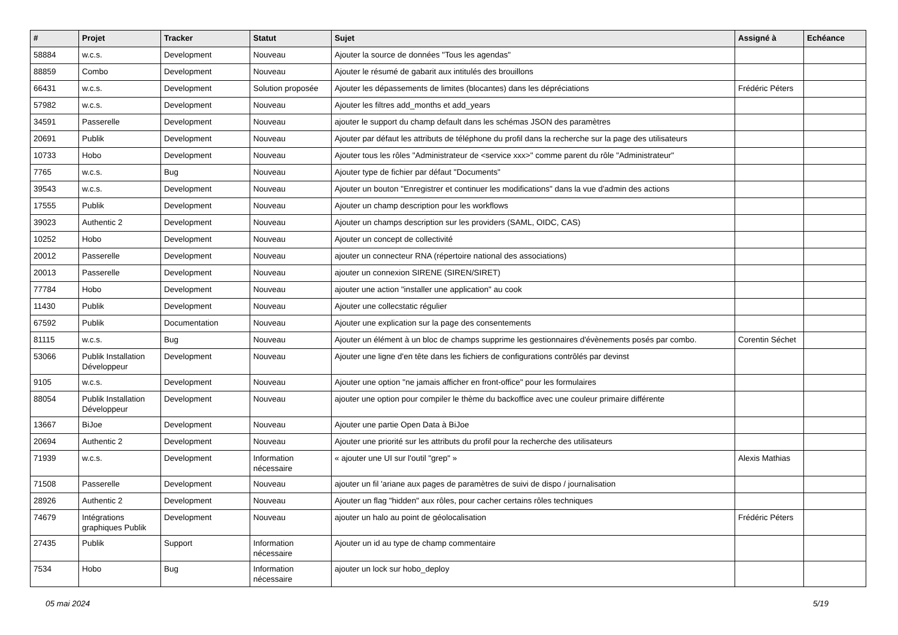| # | Projet | Tracker | Statut | Sujet | Assigné à | Echéance |
| --- | --- | --- | --- | --- | --- | --- |
| 58884 | w.c.s. | Development | Nouveau | Ajouter la source de données "Tous les agendas" | | |
| 88859 | Combo | Development | Nouveau | Ajouter le résumé de gabarit aux intitulés des brouillons | | |
| 66431 | w.c.s. | Development | Solution proposée | Ajouter les dépassements de limites (blocantes) dans les dépréciations | Frédéric Péters | |
| 57982 | w.c.s. | Development | Nouveau | Ajouter les filtres add_months et add_years | | |
| 34591 | Passerelle | Development | Nouveau | ajouter le support du champ default dans les schémas JSON des paramètres | | |
| 20691 | Publik | Development | Nouveau | Ajouter par défaut les attributs de téléphone du profil dans la recherche sur la page des utilisateurs | | |
| 10733 | Hobo | Development | Nouveau | Ajouter tous les rôles "Administrateur de <service xxx>" comme parent du rôle "Administrateur" | | |
| 7765 | w.c.s. | Bug | Nouveau | Ajouter type de fichier par défaut "Documents" | | |
| 39543 | w.c.s. | Development | Nouveau | Ajouter un bouton "Enregistrer et continuer les modifications" dans la vue d'admin des actions | | |
| 17555 | Publik | Development | Nouveau | Ajouter un champ description pour les workflows | | |
| 39023 | Authentic 2 | Development | Nouveau | Ajouter un champs description sur les providers (SAML, OIDC, CAS) | | |
| 10252 | Hobo | Development | Nouveau | Ajouter un concept de collectivité | | |
| 20012 | Passerelle | Development | Nouveau | ajouter un connecteur RNA (répertoire national des associations) | | |
| 20013 | Passerelle | Development | Nouveau | ajouter un connexion SIRENE (SIREN/SIRET) | | |
| 77784 | Hobo | Development | Nouveau | ajouter une action "installer une application" au cook | | |
| 11430 | Publik | Development | Nouveau | Ajouter une collecstatic régulier | | |
| 67592 | Publik | Documentation | Nouveau | Ajouter une explication sur la page des consentements | | |
| 81115 | w.c.s. | Bug | Nouveau | Ajouter un élément à un bloc de champs supprime les gestionnaires d'évènements posés par combo. | Corentin Séchet | |
| 53066 | Publik Installation Développeur | Development | Nouveau | Ajouter une ligne d'en tête dans les fichiers de configurations contrôlés par devinst | | |
| 9105 | w.c.s. | Development | Nouveau | Ajouter une option "ne jamais afficher en front-office" pour les formulaires | | |
| 88054 | Publik Installation Développeur | Development | Nouveau | ajouter une option pour compiler le thème du backoffice avec une couleur primaire différente | | |
| 13667 | BiJoe | Development | Nouveau | Ajouter une partie Open Data à BiJoe | | |
| 20694 | Authentic 2 | Development | Nouveau | Ajouter une priorité sur les attributs du profil pour la recherche des utilisateurs | | |
| 71939 | w.c.s. | Development | Information nécessaire | « ajouter une UI sur l'outil "grep" » | Alexis Mathias | |
| 71508 | Passerelle | Development | Nouveau | ajouter un fil 'ariane aux pages de paramètres de suivi de dispo / journalisation | | |
| 28926 | Authentic 2 | Development | Nouveau | Ajouter un flag "hidden" aux rôles, pour cacher certains rôles techniques | | |
| 74679 | Intégrations graphiques Publik | Development | Nouveau | ajouter un halo au point de géolocalisation | Frédéric Péters | |
| 27435 | Publik | Support | Information nécessaire | Ajouter un id au type de champ commentaire | | |
| 7534 | Hobo | Bug | Information nécessaire | ajouter un lock sur hobo_deploy | | |
05 mai 2024 5/19